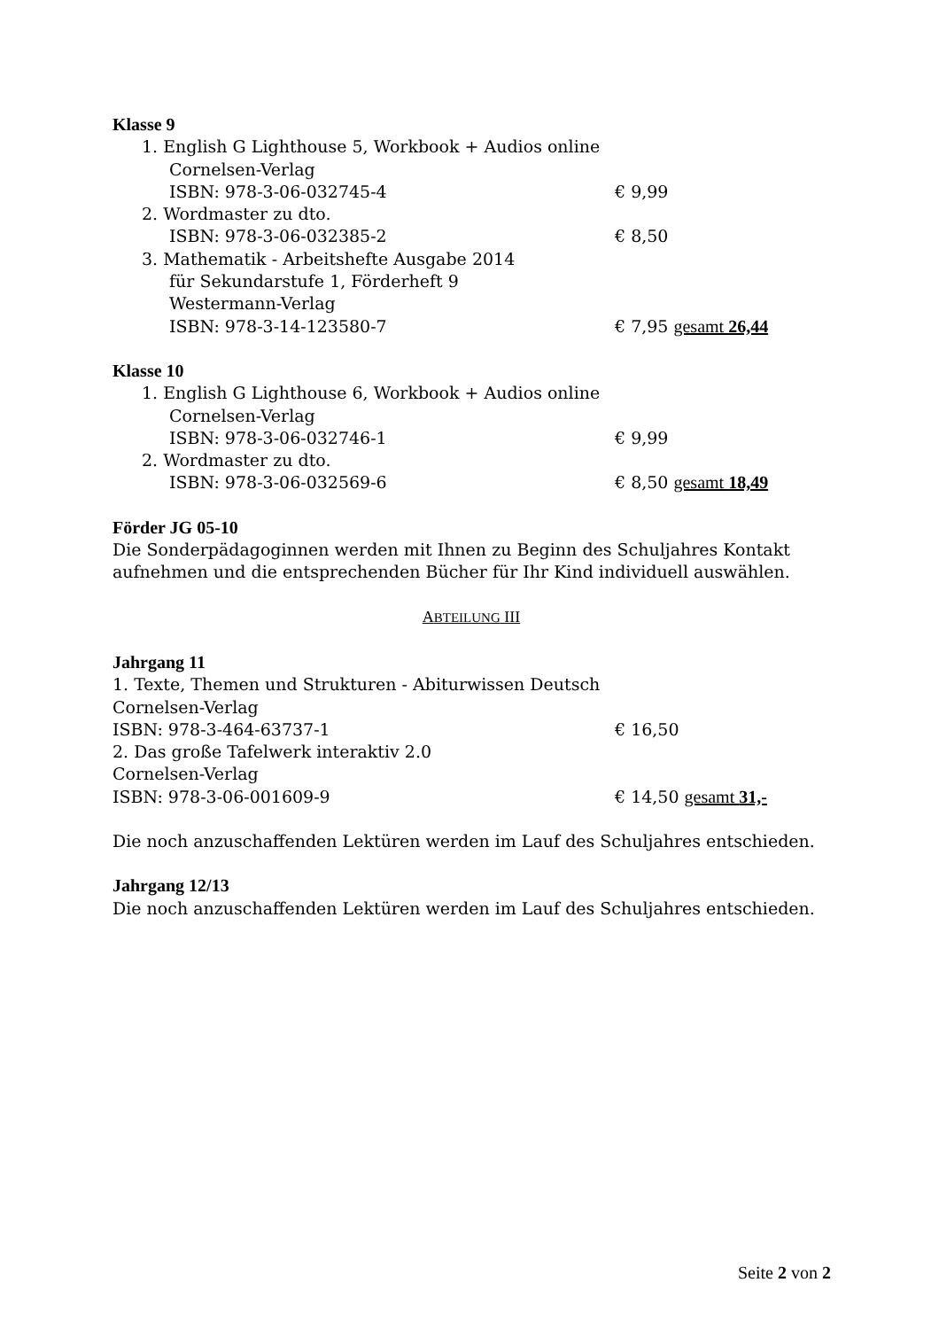Klasse 9
1. English G Lighthouse 5, Workbook + Audios online
Cornelsen-Verlag
ISBN: 978-3-06-032745-4 € 9,99
2. Wordmaster zu dto.
ISBN: 978-3-06-032385-2 € 8,50
3. Mathematik - Arbeitshefte Ausgabe 2014
für Sekundarstufe 1, Förderheft 9
Westermann-Verlag
ISBN: 978-3-14-123580-7 € 7,95 gesamt 26,44
Klasse 10
1. English G Lighthouse 6, Workbook + Audios online
Cornelsen-Verlag
ISBN: 978-3-06-032746-1 € 9,99
2. Wordmaster zu dto.
ISBN: 978-3-06-032569-6 € 8,50 gesamt 18,49
Förder JG 05-10
Die Sonderpädagoginnen werden mit Ihnen zu Beginn des Schuljahres Kontakt aufnehmen und die entsprechenden Bücher für Ihr Kind individuell auswählen.
ABTEILUNG III
Jahrgang 11
1. Texte, Themen und Strukturen - Abiturwissen Deutsch
Cornelsen-Verlag
ISBN: 978-3-464-63737-1 € 16,50
2. Das große Tafelwerk interaktiv 2.0
Cornelsen-Verlag
ISBN: 978-3-06-001609-9 € 14,50 gesamt 31,-
Die noch anzuschaffenden Lektüren werden im Lauf des Schuljahres entschieden.
Jahrgang 12/13
Die noch anzuschaffenden Lektüren werden im Lauf des Schuljahres entschieden.
Seite 2 von 2